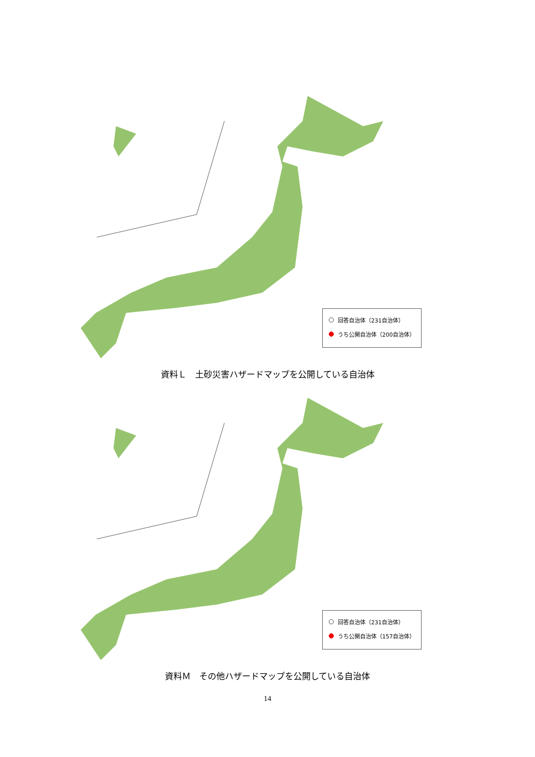回答自治体（231自治体）
うち公開自治体（200自治体）
資料Ｌ　土砂災害ハザードマップを公開している自治体
回答自治体（231自治体）
うち公開自治体（157自治体）
資料Ｍ　その他ハザードマップを公開している自治体
14